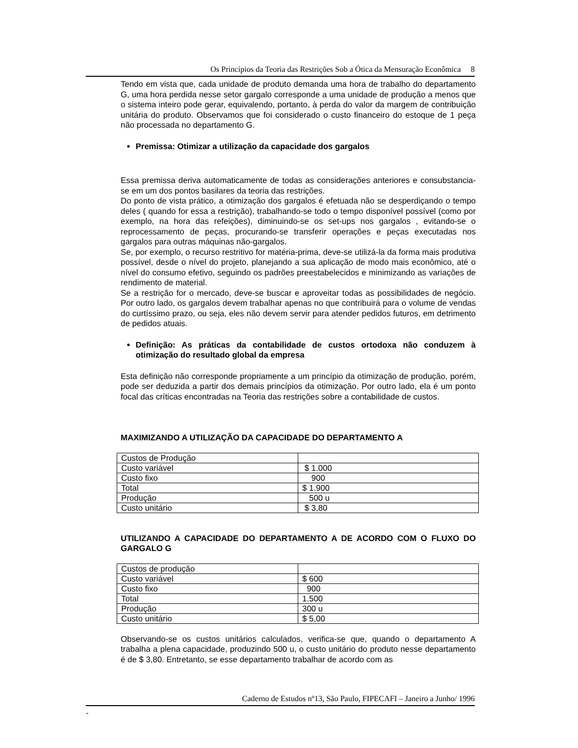Os Princípios da Teoria das Restrições Sob a Ótica da Mensuração Econômica 8
Tendo em vista que, cada unidade de produto demanda uma hora de trabalho do departamento G, uma hora perdida nesse setor gargalo corresponde a uma unidade de produção a menos que o sistema inteiro pode gerar, equivalendo, portanto, à perda do valor da margem de contribuição unitária do produto. Observamos que foi considerado o custo financeiro do estoque de 1 peça não processada no departamento G.
Premissa: Otimizar a utilização da capacidade dos gargalos
Essa premissa deriva automaticamente de todas as considerações anteriores e consubstancia-se em um dos pontos basilares da teoria das restrições.
Do ponto de vista prático, a otimização dos gargalos é efetuada não se desperdiçando o tempo deles ( quando for essa a restrição), trabalhando-se todo o tempo disponível possível (como por exemplo, na hora das refeições), diminuindo-se os set-ups nos gargalos , evitando-se o reprocessamento de peças, procurando-se transferir operações e peças executadas nos gargalos para outras máquinas não-gargalos.
Se, por exemplo, o recurso restritivo for matéria-prima, deve-se utilizá-la da forma mais produtiva possível, desde o nível do projeto, planejando a sua aplicação de modo mais econômico, até o nível do consumo efetivo, seguindo os padrões preestabelecidos e minimizando as variações de rendimento de material.
Se a restrição for o mercado, deve-se buscar e aproveitar todas as possibilidades de negócio. Por outro lado, os gargalos devem trabalhar apenas no que contribuirá para o volume de vendas do curtíssimo prazo, ou seja, eles não devem servir para atender pedidos futuros, em detrimento de pedidos atuais.
Definição: As práticas da contabilidade de custos ortodoxa não conduzem à otimização do resultado global da empresa
Esta definição não corresponde propriamente a um princípio da otimização de produção, porém, pode ser deduzida a partir dos demais princípios da otimização. Por outro lado, ela é um ponto focal das críticas encontradas na Teoria das restrições sobre a contabilidade de custos.
MAXIMIZANDO A UTILIZAÇÃO DA CAPACIDADE DO DEPARTAMENTO A
| Custos de Produção | |
| Custo variável | $ 1.000 |
| Custo fixo | 900 |
| Total | $ 1.900 |
| Produção | 500 u |
| Custo unitário | $ 3,80 |
UTILIZANDO A CAPACIDADE DO DEPARTAMENTO A DE ACORDO COM O FLUXO DO GARGALO G
| Custos de produção | |
| Custo variável | $ 600 |
| Custo fixo | 900 |
| Total | 1.500 |
| Produção | 300 u |
| Custo unitário | $ 5,00 |
Observando-se os custos unitários calculados, verifica-se que, quando o departamento A trabalha a plena capacidade, produzindo 500 u, o custo unitário do produto nesse departamento é de $ 3,80. Entretanto, se esse departamento trabalhar de acordo com as
Caderno de Estudos nº13, São Paulo, FIPECAFI – Janeiro a Junho/ 1996
-